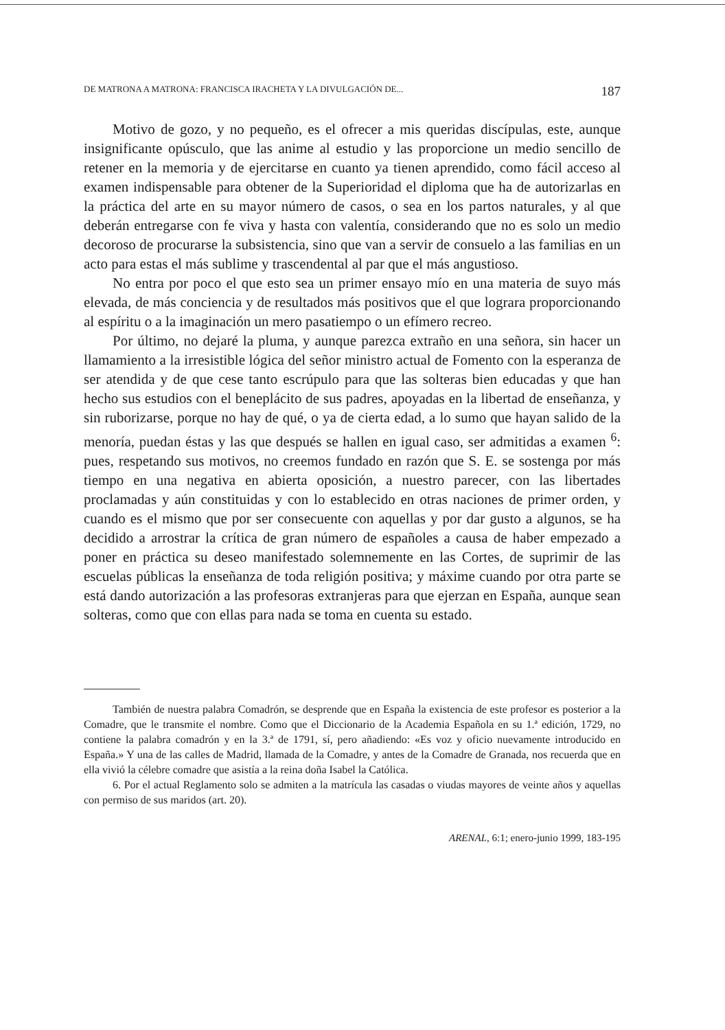DE MATRONA A MATRONA: FRANCISCA IRACHETA Y LA DIVULGACIÓN DE... 187
Motivo de gozo, y no pequeño, es el ofrecer a mis queridas discípulas, este, aunque insignificante opúsculo, que las anime al estudio y las proporcione un medio sencillo de retener en la memoria y de ejercitarse en cuanto ya tienen aprendido, como fácil acceso al examen indispensable para obtener de la Superioridad el diploma que ha de autorizarlas en la práctica del arte en su mayor número de casos, o sea en los partos naturales, y al que deberán entregarse con fe viva y hasta con valentía, considerando que no es solo un medio decoroso de procurarse la subsistencia, sino que van a servir de consuelo a las familias en un acto para estas el más sublime y trascendental al par que el más angustioso.
No entra por poco el que esto sea un primer ensayo mío en una materia de suyo más elevada, de más conciencia y de resultados más positivos que el que lograra proporcionando al espíritu o a la imaginación un mero pasatiempo o un efímero recreo.
Por último, no dejaré la pluma, y aunque parezca extraño en una señora, sin hacer un llamamiento a la irresistible lógica del señor ministro actual de Fomento con la esperanza de ser atendida y de que cese tanto escrúpulo para que las solteras bien educadas y que han hecho sus estudios con el beneplácito de sus padres, apoyadas en la libertad de enseñanza, y sin ruborizarse, porque no hay de qué, o ya de cierta edad, a lo sumo que hayan salido de la menoría, puedan éstas y las que después se hallen en igual caso, ser admitidas a examen <sup>6</sup>: pues, respetando sus motivos, no creemos fundado en razón que S. E. se sostenga por más tiempo en una negativa en abierta oposición, a nuestro parecer, con las libertades proclamadas y aún constituidas y con lo establecido en otras naciones de primer orden, y cuando es el mismo que por ser consecuente con aquellas y por dar gusto a algunos, se ha decidido a arrostrar la crítica de gran número de españoles a causa de haber empezado a poner en práctica su deseo manifestado solemnemente en las Cortes, de suprimir de las escuelas públicas la enseñanza de toda religión positiva; y máxime cuando por otra parte se está dando autorización a las profesoras extranjeras para que ejerzan en España, aunque sean solteras, como que con ellas para nada se toma en cuenta su estado.
También de nuestra palabra Comadrón, se desprende que en España la existencia de este profesor es posterior a la Comadre, que le transmite el nombre. Como que el Diccionario de la Academia Española en su 1.ª edición, 1729, no contiene la palabra comadrón y en la 3.ª de 1791, sí, pero añadiendo: «Es voz y oficio nuevamente introducido en España.» Y una de las calles de Madrid, llamada de la Comadre, y antes de la Comadre de Granada, nos recuerda que en ella vivió la célebre comadre que asistía a la reina doña Isabel la Católica.
6. Por el actual Reglamento solo se admiten a la matrícula las casadas o viudas mayores de veinte años y aquellas con permiso de sus maridos (art. 20).
ARENAL, 6:1; enero-junio 1999, 183-195